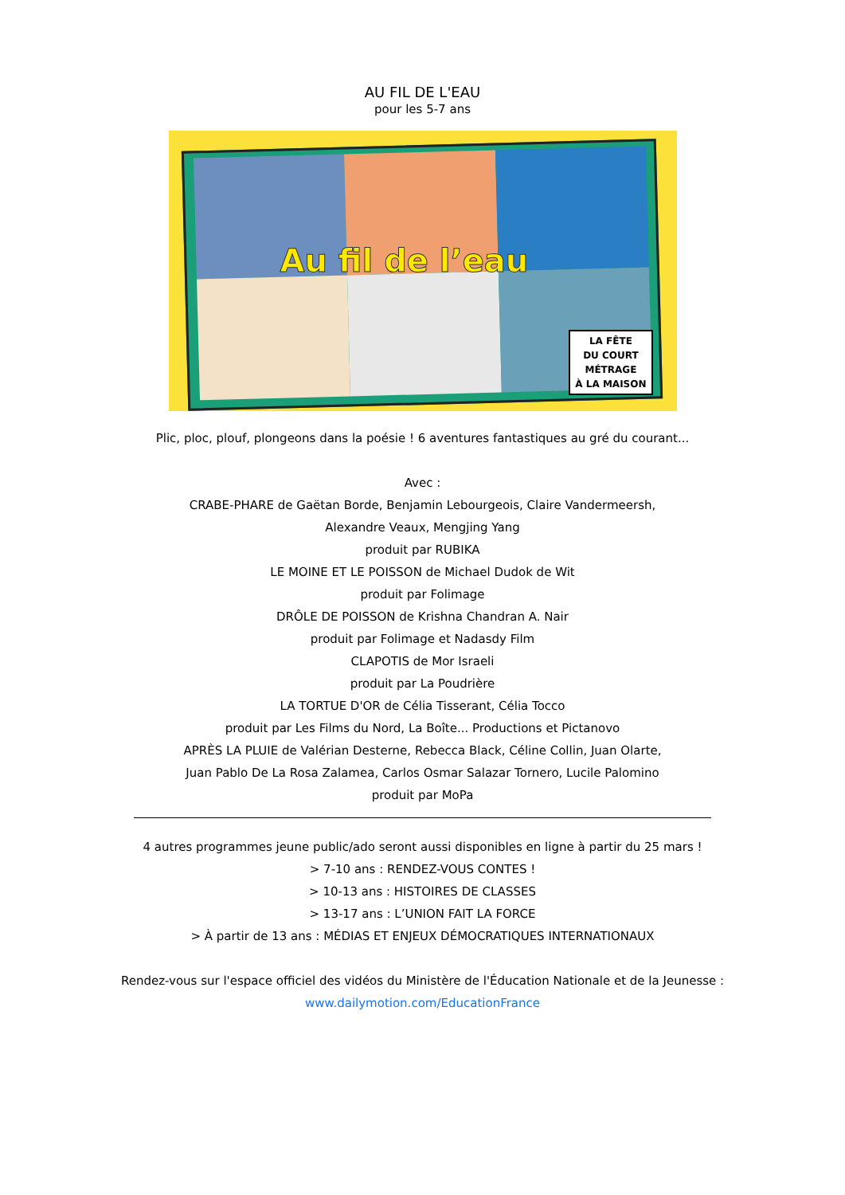AU FIL DE L'EAU
pour les 5-7 ans
Au fil de l’eau
LA FÊTE
DU COURT
MÉTRAGE
À LA MAISON
Plic, ploc, plouf, plongeons dans la poésie ! 6 aventures fantastiques au gré du courant...
Avec :
CRABE-PHARE de Gaëtan Borde, Benjamin Lebourgeois, Claire Vandermeersh,
Alexandre Veaux, Mengjing Yang
produit par RUBIKA
LE MOINE ET LE POISSON de Michael Dudok de Wit
produit par Folimage
DRÔLE DE POISSON de Krishna Chandran A. Nair
produit par Folimage et Nadasdy Film
CLAPOTIS de Mor Israeli
produit par La Poudrière
LA TORTUE D'OR de Célia Tisserant, Célia Tocco
produit par Les Films du Nord, La Boîte... Productions et Pictanovo
APRÈS LA PLUIE de Valérian Desterne, Rebecca Black, Céline Collin, Juan Olarte,
Juan Pablo De La Rosa Zalamea, Carlos Osmar Salazar Tornero, Lucile Palomino
produit par MoPa
4 autres programmes jeune public/ado seront aussi disponibles en ligne à partir du 25 mars !
> 7-10 ans : RENDEZ-VOUS CONTES !
> 10-13 ans : HISTOIRES DE CLASSES
> 13-17 ans : L’UNION FAIT LA FORCE
> À partir de 13 ans : MÉDIAS ET ENJEUX DÉMOCRATIQUES INTERNATIONAUX
Rendez-vous sur l'espace officiel des vidéos du Ministère de l'Éducation Nationale et de la Jeunesse :
www.dailymotion.com/EducationFrance